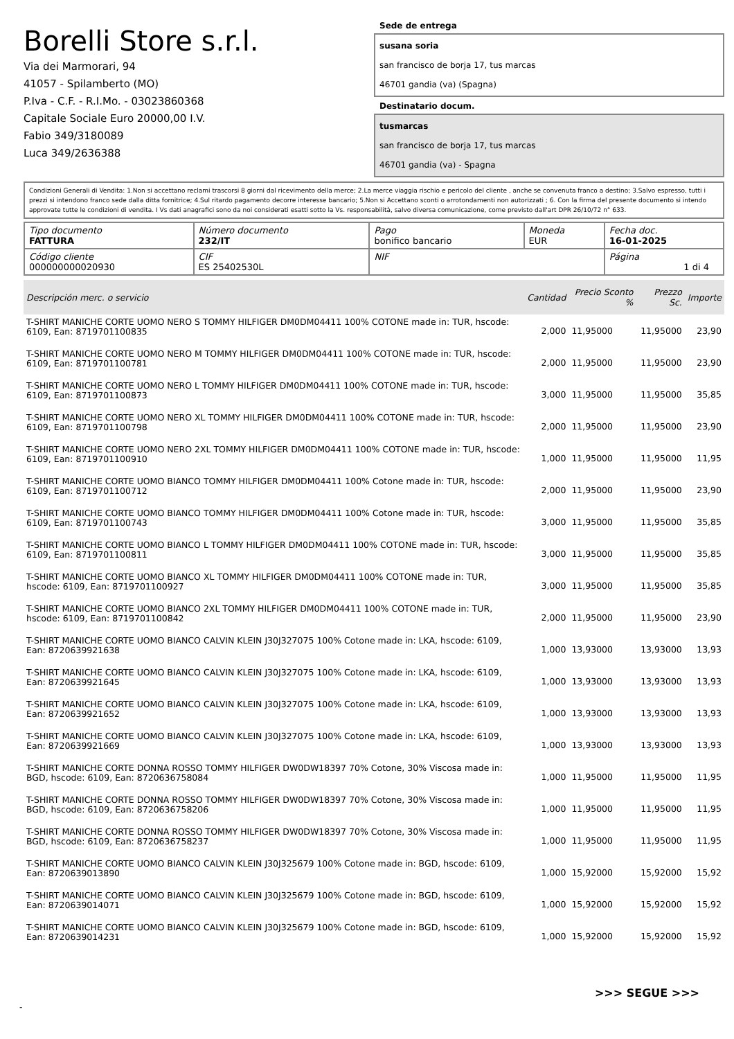Borelli Store s.r.l.
Via dei Marmorari, 94
41057 - Spilamberto (MO)
P.Iva - C.F. - R.I.Mo. - 03023860368
Capitale Sociale Euro 20000,00 I.V.
Fabio 349/3180089
Luca 349/2636388
Sede de entrega
susana soria
san francisco de borja 17, tus marcas
46701 gandia (va) (Spagna)
Destinatario docum.
tusmarcas
san francisco de borja 17, tus marcas
46701 gandia (va) - Spagna
Condizioni Generali di Vendita: 1.Non si accettano reclami trascorsi 8 giorni dal ricevimento della merce; 2.La merce viaggia rischio e pericolo del cliente , anche se convenuta franco a destino; 3.Salvo espresso, tutti i prezzi si intendono franco sede dalla ditta fornitrice; 4.Sul ritardo pagamento decorre interesse bancario; 5.Non si Accettano sconti o arrotondamenti non autorizzati ; 6. Con la firma del presente documento si intendo approvate tutte le condizioni di vendita. I Vs dati anagrafici sono da noi considerati esatti sotto la Vs. responsabilità, salvo diversa comunicazione, come previsto dall'art DPR 26/10/72 n° 633.
| Tipo documento FATTURA | Número documento 232/IT | Pago bonifico bancario | Moneda EUR | Fecha doc. 16-01-2025 |
| Código cliente 000000000020930 | CIF ES 25402530L | NIF | | Página 1 di 4 |
| Descripción merc. o servicio | Cantidad | Precio Sconto % | Prezzo Sc. | Importe |
| --- | --- | --- | --- | --- |
| T-SHIRT MANICHE CORTE UOMO NERO S TOMMY HILFIGER DM0DM04411 100% COTONE made in: TUR, hscode: 6109, Ean: 8719701100835 | 2,000 | 11,95000 | 11,95000 | 23,90 |
| T-SHIRT MANICHE CORTE UOMO NERO M TOMMY HILFIGER DM0DM04411 100% COTONE made in: TUR, hscode: 6109, Ean: 8719701100781 | 2,000 | 11,95000 | 11,95000 | 23,90 |
| T-SHIRT MANICHE CORTE UOMO NERO L TOMMY HILFIGER DM0DM04411 100% COTONE made in: TUR, hscode: 6109, Ean: 8719701100873 | 3,000 | 11,95000 | 11,95000 | 35,85 |
| T-SHIRT MANICHE CORTE UOMO NERO XL TOMMY HILFIGER DM0DM04411 100% COTONE made in: TUR, hscode: 6109, Ean: 8719701100798 | 2,000 | 11,95000 | 11,95000 | 23,90 |
| T-SHIRT MANICHE CORTE UOMO NERO 2XL TOMMY HILFIGER DM0DM04411 100% COTONE made in: TUR, hscode: 6109, Ean: 8719701100910 | 1,000 | 11,95000 | 11,95000 | 11,95 |
| T-SHIRT MANICHE CORTE UOMO BIANCO TOMMY HILFIGER DM0DM04411 100% Cotone made in: TUR, hscode: 6109, Ean: 8719701100712 | 2,000 | 11,95000 | 11,95000 | 23,90 |
| T-SHIRT MANICHE CORTE UOMO BIANCO TOMMY HILFIGER DM0DM04411 100% Cotone made in: TUR, hscode: 6109, Ean: 8719701100743 | 3,000 | 11,95000 | 11,95000 | 35,85 |
| T-SHIRT MANICHE CORTE UOMO BIANCO L TOMMY HILFIGER DM0DM04411 100% COTONE made in: TUR, hscode: 6109, Ean: 8719701100811 | 3,000 | 11,95000 | 11,95000 | 35,85 |
| T-SHIRT MANICHE CORTE UOMO BIANCO XL TOMMY HILFIGER DM0DM04411 100% COTONE made in: TUR, hscode: 6109, Ean: 8719701100927 | 3,000 | 11,95000 | 11,95000 | 35,85 |
| T-SHIRT MANICHE CORTE UOMO BIANCO 2XL TOMMY HILFIGER DM0DM04411 100% COTONE made in: TUR, hscode: 6109, Ean: 8719701100842 | 2,000 | 11,95000 | 11,95000 | 23,90 |
| T-SHIRT MANICHE CORTE UOMO BIANCO CALVIN KLEIN J30J327075 100% Cotone made in: LKA, hscode: 6109, Ean: 8720639921638 | 1,000 | 13,93000 | 13,93000 | 13,93 |
| T-SHIRT MANICHE CORTE UOMO BIANCO CALVIN KLEIN J30J327075 100% Cotone made in: LKA, hscode: 6109, Ean: 8720639921645 | 1,000 | 13,93000 | 13,93000 | 13,93 |
| T-SHIRT MANICHE CORTE UOMO BIANCO CALVIN KLEIN J30J327075 100% Cotone made in: LKA, hscode: 6109, Ean: 8720639921652 | 1,000 | 13,93000 | 13,93000 | 13,93 |
| T-SHIRT MANICHE CORTE UOMO BIANCO CALVIN KLEIN J30J327075 100% Cotone made in: LKA, hscode: 6109, Ean: 8720639921669 | 1,000 | 13,93000 | 13,93000 | 13,93 |
| T-SHIRT MANICHE CORTE DONNA ROSSO TOMMY HILFIGER DW0DW18397 70% Cotone, 30% Viscosa made in: BGD, hscode: 6109, Ean: 8720636758084 | 1,000 | 11,95000 | 11,95000 | 11,95 |
| T-SHIRT MANICHE CORTE DONNA ROSSO TOMMY HILFIGER DW0DW18397 70% Cotone, 30% Viscosa made in: BGD, hscode: 6109, Ean: 8720636758206 | 1,000 | 11,95000 | 11,95000 | 11,95 |
| T-SHIRT MANICHE CORTE DONNA ROSSO TOMMY HILFIGER DW0DW18397 70% Cotone, 30% Viscosa made in: BGD, hscode: 6109, Ean: 8720636758237 | 1,000 | 11,95000 | 11,95000 | 11,95 |
| T-SHIRT MANICHE CORTE UOMO BIANCO CALVIN KLEIN J30J325679 100% Cotone made in: BGD, hscode: 6109, Ean: 8720639013890 | 1,000 | 15,92000 | 15,92000 | 15,92 |
| T-SHIRT MANICHE CORTE UOMO BIANCO CALVIN KLEIN J30J325679 100% Cotone made in: BGD, hscode: 6109, Ean: 8720639014071 | 1,000 | 15,92000 | 15,92000 | 15,92 |
| T-SHIRT MANICHE CORTE UOMO BIANCO CALVIN KLEIN J30J325679 100% Cotone made in: BGD, hscode: 6109, Ean: 8720639014231 | 1,000 | 15,92000 | 15,92000 | 15,92 |
>>> SEGUE >>>
-